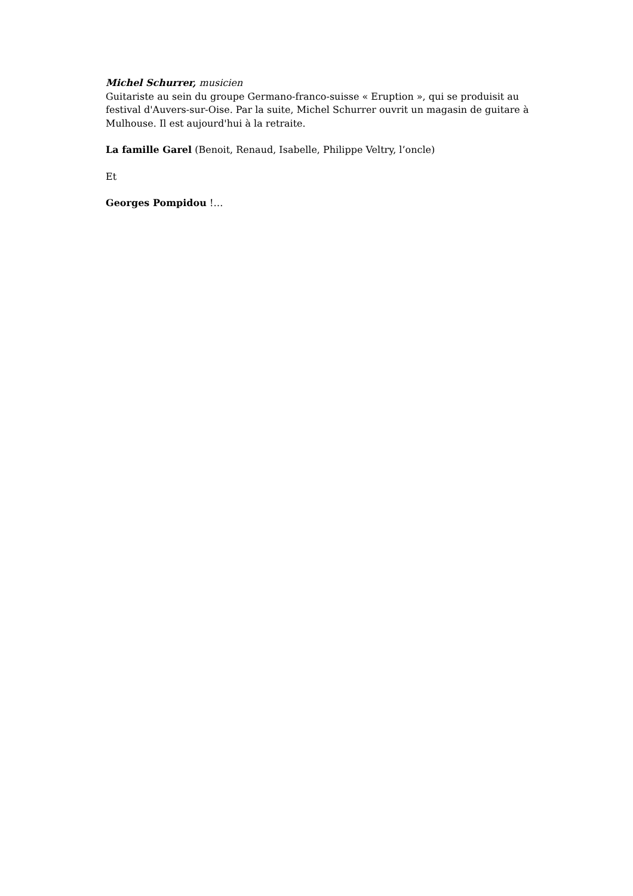Michel Schurrer, musicien
Guitariste au sein du groupe Germano-franco-suisse « Eruption », qui se produisit au festival d'Auvers-sur-Oise. Par la suite, Michel Schurrer ouvrit un magasin de guitare à Mulhouse. Il est aujourd'hui à la retraite.
La famille Garel (Benoit, Renaud, Isabelle, Philippe Veltry, l’oncle)
Et
Georges Pompidou !…